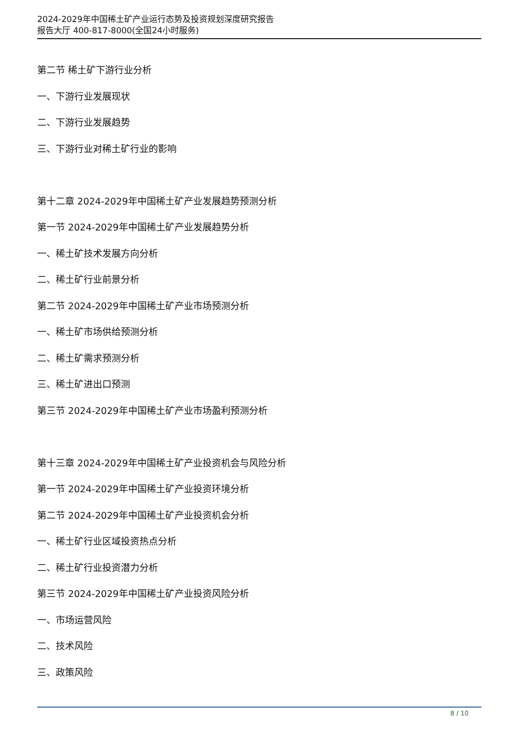2024-2029年中国稀土矿产业运行态势及投资规划深度研究报告
报告大厅 400-817-8000(全国24小时服务)
第二节 稀土矿下游行业分析
一、下游行业发展现状
二、下游行业发展趋势
三、下游行业对稀土矿行业的影响
第十二章 2024-2029年中国稀土矿产业发展趋势预测分析
第一节 2024-2029年中国稀土矿产业发展趋势分析
一、稀土矿技术发展方向分析
二、稀土矿行业前景分析
第二节 2024-2029年中国稀土矿产业市场预测分析
一、稀土矿市场供给预测分析
二、稀土矿需求预测分析
三、稀土矿进出口预测
第三节 2024-2029年中国稀土矿产业市场盈利预测分析
第十三章 2024-2029年中国稀土矿产业投资机会与风险分析
第一节 2024-2029年中国稀土矿产业投资环境分析
第二节 2024-2029年中国稀土矿产业投资机会分析
一、稀土矿行业区域投资热点分析
二、稀土矿行业投资潜力分析
第三节 2024-2029年中国稀土矿产业投资风险分析
一、市场运营风险
二、技术风险
三、政策风险
8 / 10